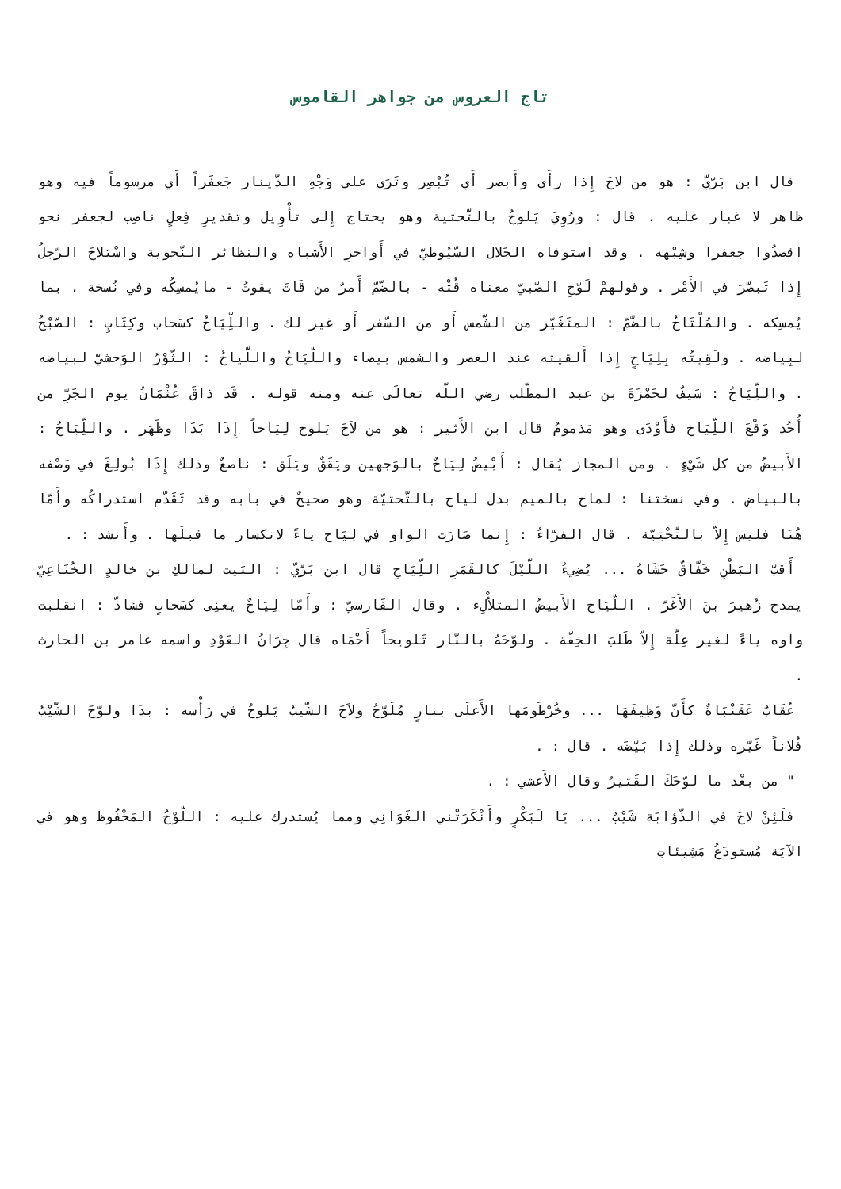تاج العروس من جواهر القاموس
قال ابن بَرّيّ : هو من لاحَ إِذا رأَى وأَبصر أَي تُبْصِر وتَرَى على وَجْهِ الدّينار جَعفَراً أَي مرسوماً فيه وهو ظاهر لا غبار عليه . قال : ورُوِيَ يَلوحُ بالتّحتية وهو يحتاج إِلى تأْوِيل وتقديرِ فِعلٍ ناصِب لجعفر نحو اقصدُوا جعفرا وشِبْهه . وقد استوفاه الجَلال السّيُوطيّ في أَواخرِ الأَشباه والنظائر النّحوية واسْتلاحَ الرّجلُ إِذا تَبصّرَ في الأَمْر . وقولهمْ لَوّحِ الصّبيّ معناه قُتْه - بالضّمّ أَمرٌ من قَاتَ يقوتُ - مايُمسِكُه وفي نُسخة . بما يُمسِكه . والمُلْتَاحُ بالضّمّ : المتَغَيّر من الشّمس أَو من السّفر أَو غير لك . واللِّيَاحُ كسَحاب وكِتَابٍ : الصّبْحُ لبِياضه . ولَقِيتُه بِلِيَاحٍ إِذا أَلقيته عند العصر والشمس بيضاء واللّيَاحُ واللّياحُ : الثّوْرُ الوَحشيّ لبياضه . واللِّيَاحُ : سَيفٌ لحَمْزَةَ بن عبد المطّلب رضي اللّه تعالَى عنه ومنه قوله . قَد ذاقَ عُثْمَانُ يوم الجَرِّ من أُحُد وَقْعَ اللِّيَاح فأَوْدَى وهو مَذمومُ قال ابن الأَثير : هو من لاَحَ يَلوح لِيَاحاً إِذَا بَدَا وظَهَر . واللِّيَاحُ : الأَبيضُ من كل شَيْءٍ . ومن المجاز يُقال : أَبْيضُ لِيَاحٌ بالوَجهين ويَقَقٌ ويَلَق : ناصعٌ وذلك إِذَا بُولِغَ في وَصْفه بالبياض . وفي نسختنا : لماح بالميم بدل لياح بالتّحتيّة وهو صحيحٌ في بابه وقد تَقَدّم استدراكُه وأَمّا هُنَا فليس إِلاّ بالتّحْتِيّة . قال الفرّاءُ : إِنما صَارَت الواو في لِيَاح ياءً لانكسار ما قبلَها . وأَنشد : .
أَقبّ البَطْنِ خَفّاقٌ حَشَاهُ ... يُضِيءُ اللّيْلَ كالقَمَرِ اللِّيَاحِ قال ابن بَرّيّ : البَيت لمالكِ بن خالدٍ الخُنَاعِيّ يمدح زُهيرَ بنَ الأَغَرّ . اللّيَاح الأَبيضُ المتلأْلِء . وقال الفَارسيّ : وأَمّا لِيَاحٌ يعنِى كسَحابٍ فشاذّ : انقلبت واوه ياءً لغير عِلّة إِلاّ طَلبَ الخِفّة . ولوّحَهُ بالنّار تَلويحاً أَحْمَاه قال جِرَانُ العَوْدِ واسمه عامر بن الحارث .
عُقَابٌ عَقَنْبَاةٌ كأَنّ وَظِيفَهَا ... وخُرْطَومَها الأَعلَى بنارٍ مُلَوّحُ ولاَحَ الشّيبُ يَلوحُ في رَأْسه : بدَا ولوّحَ الشّيْبُ فُلاناً غَيّره وذلك إِذا بَيّضَه . قال : .
" من بعْد ما لوّحَكَ القَتيرُ وقال الأَعشي : .
فلَئِنْ لاحَ في الذّؤابَة شَيْبٌ ... يَا لَبَكْرٍ وأَنْكَرَتْني الغَوَانِي ومما يُستدرك عليه : اللّوْحُ المَحْفُوظ وهو في الآيَة مُستودَعُ مَشِيئاتِ